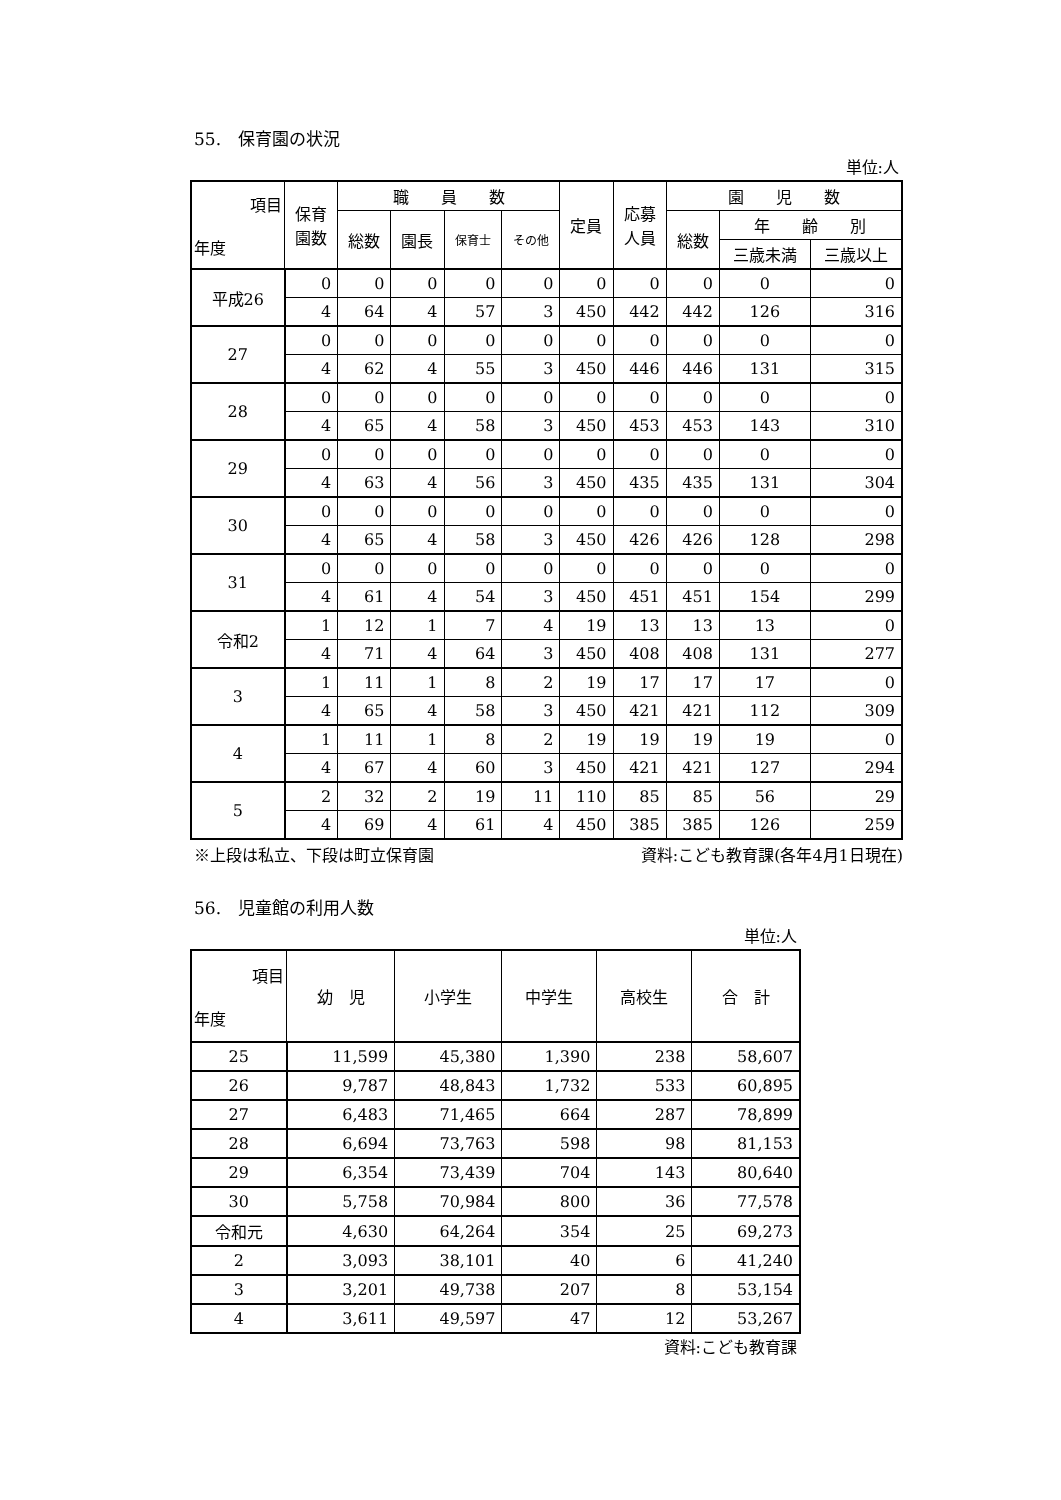55.　保育園の状況
単位:人
| 項目 年度 | 保育 園数 | 職 員 数 | | | | 定員 | 応募 人員 | 園 児 数 | | |
| --- | --- | --- | --- | --- | --- | --- | --- | --- | --- | --- |
| | | 総数 | 園長 | 保育士 | その他 | | | 総数 | 年 齢 別 | |
| | | | | | | | | | 三歳未満 | 三歳以上 |
| 平成26 | 0 | 0 | 0 | 0 | 0 | 0 | 0 | 0 | 0 | 0 |
| | 4 | 64 | 4 | 57 | 3 | 450 | 442 | 442 | 126 | 316 |
| 27 | 0 | 0 | 0 | 0 | 0 | 0 | 0 | 0 | 0 | 0 |
| | 4 | 62 | 4 | 55 | 3 | 450 | 446 | 446 | 131 | 315 |
| 28 | 0 | 0 | 0 | 0 | 0 | 0 | 0 | 0 | 0 | 0 |
| | 4 | 65 | 4 | 58 | 3 | 450 | 453 | 453 | 143 | 310 |
| 29 | 0 | 0 | 0 | 0 | 0 | 0 | 0 | 0 | 0 | 0 |
| | 4 | 63 | 4 | 56 | 3 | 450 | 435 | 435 | 131 | 304 |
| 30 | 0 | 0 | 0 | 0 | 0 | 0 | 0 | 0 | 0 | 0 |
| | 4 | 65 | 4 | 58 | 3 | 450 | 426 | 426 | 128 | 298 |
| 31 | 0 | 0 | 0 | 0 | 0 | 0 | 0 | 0 | 0 | 0 |
| | 4 | 61 | 4 | 54 | 3 | 450 | 451 | 451 | 154 | 299 |
| 令和2 | 1 | 12 | 1 | 7 | 4 | 19 | 13 | 13 | 13 | 0 |
| | 4 | 71 | 4 | 64 | 3 | 450 | 408 | 408 | 131 | 277 |
| 3 | 1 | 11 | 1 | 8 | 2 | 19 | 17 | 17 | 17 | 0 |
| | 4 | 65 | 4 | 58 | 3 | 450 | 421 | 421 | 112 | 309 |
| 4 | 1 | 11 | 1 | 8 | 2 | 19 | 19 | 19 | 19 | 0 |
| | 4 | 67 | 4 | 60 | 3 | 450 | 421 | 421 | 127 | 294 |
| 5 | 2 | 32 | 2 | 19 | 11 | 110 | 85 | 85 | 56 | 29 |
| | 4 | 69 | 4 | 61 | 4 | 450 | 385 | 385 | 126 | 259 |
※上段は私立、下段は町立保育園 資料:こども教育課(各年4月1日現在)
56.　児童館の利用人数
単位:人
| 項目 年度 | 幼 児 | 小学生 | 中学生 | 高校生 | 合 計 |
| --- | --- | --- | --- | --- | --- |
| 25 | 11,599 | 45,380 | 1,390 | 238 | 58,607 |
| 26 | 9,787 | 48,843 | 1,732 | 533 | 60,895 |
| 27 | 6,483 | 71,465 | 664 | 287 | 78,899 |
| 28 | 6,694 | 73,763 | 598 | 98 | 81,153 |
| 29 | 6,354 | 73,439 | 704 | 143 | 80,640 |
| 30 | 5,758 | 70,984 | 800 | 36 | 77,578 |
| 令和元 | 4,630 | 64,264 | 354 | 25 | 69,273 |
| 2 | 3,093 | 38,101 | 40 | 6 | 41,240 |
| 3 | 3,201 | 49,738 | 207 | 8 | 53,154 |
| 4 | 3,611 | 49,597 | 47 | 12 | 53,267 |
資料:こども教育課